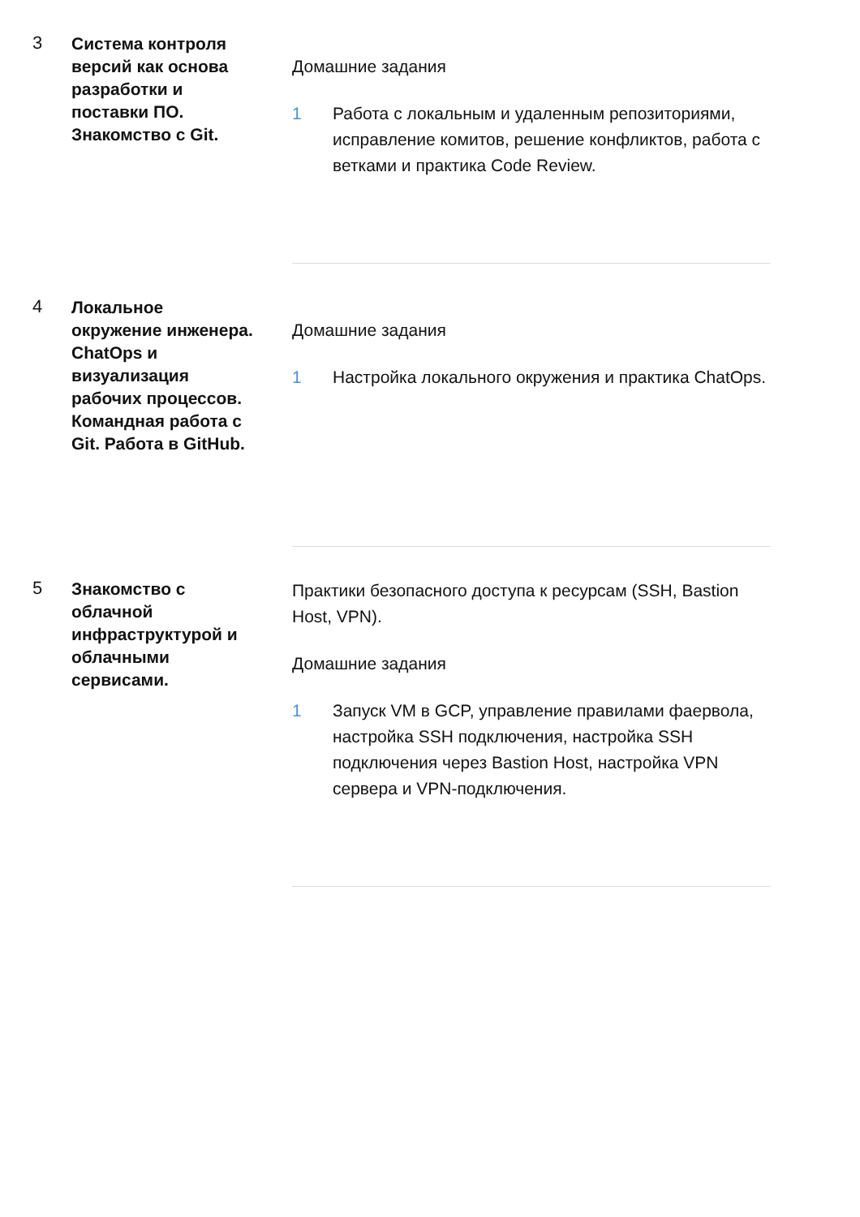3
Система контроля версий как основа разработки и поставки ПО. Знакомство с Git.
Домашние задания
1 Работа с локальным и удаленным репозиториями, исправление комитов, решение конфликтов, работа с ветками и практика Code Review.
4
Локальное окружение инженера. ChatOps и визуализация рабочих процессов. Командная работа с Git. Работа в GitHub.
Домашние задания
1 Настройка локального окружения и практика ChatOps.
5
Знакомство с облачной инфраструктурой и облачными сервисами.
Практики безопасного доступа к ресурсам (SSH, Bastion Host, VPN).
Домашние задания
1 Запуск VM в GCP, управление правилами фаервола, настройка SSH подключения, настройка SSH подключения через Bastion Host, настройка VPN сервера и VPN-подключения.